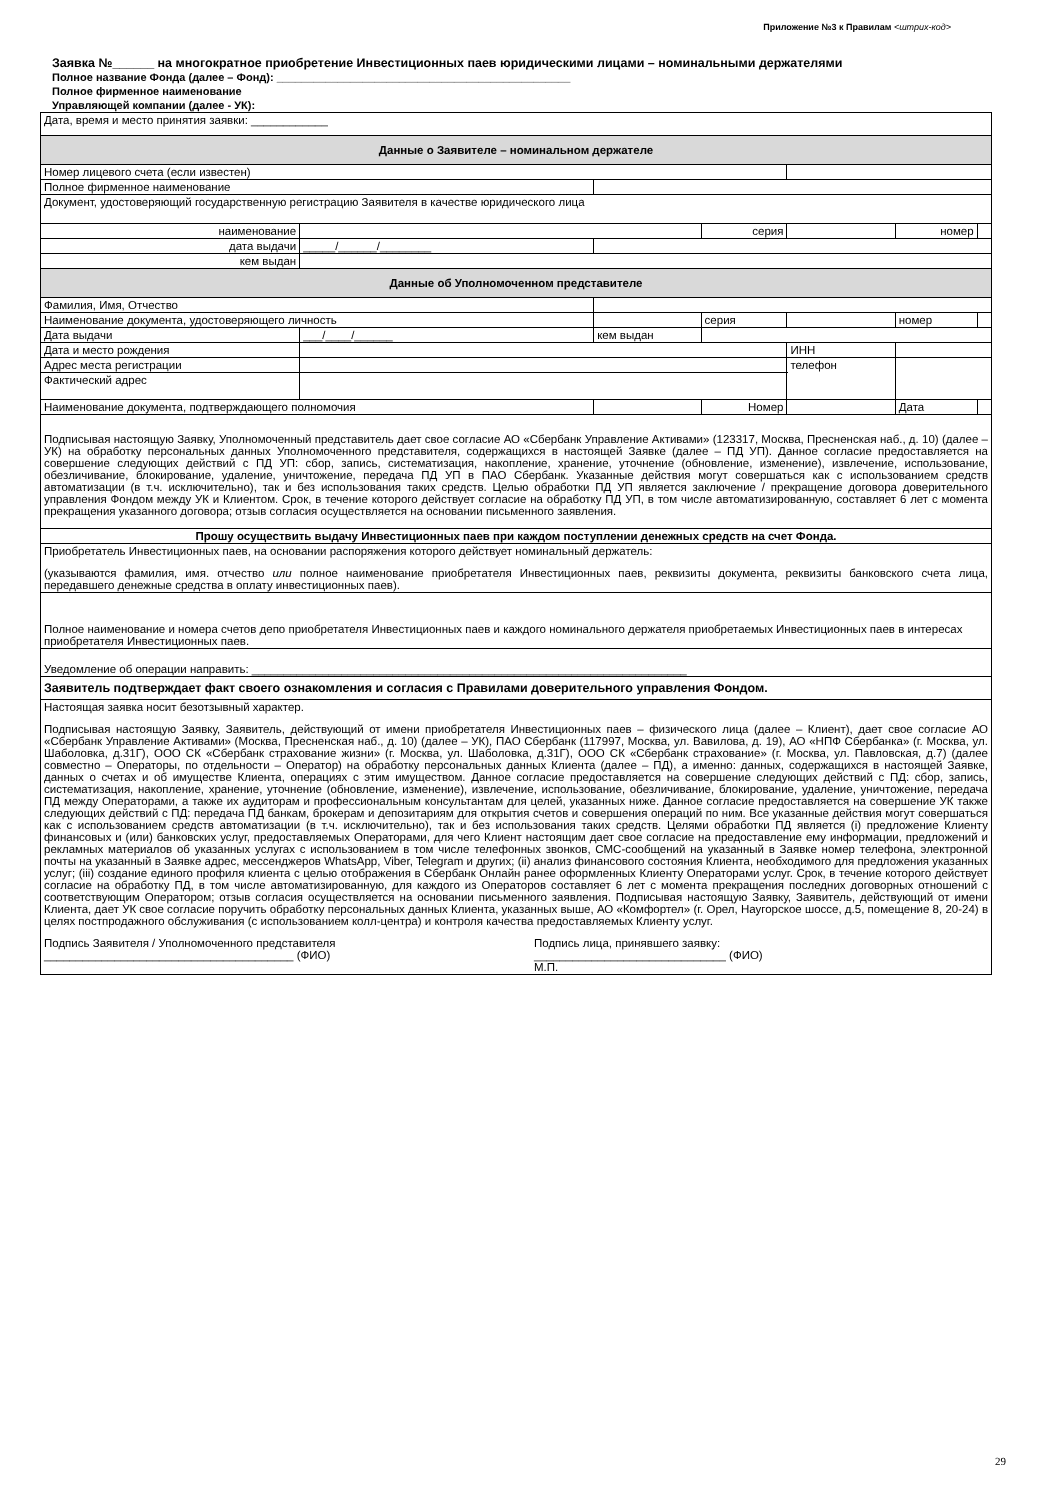Приложение №3 к Правилам <штрих-код>
Заявка №______ на многократное приобретение Инвестиционных паев юридическими лицами – номинальными держателями
Полное название Фонда (далее – Фонд): ________________________________________________
Полное фирменное наименование
Управляющей компании (далее - УК):
| Дата, время и место принятия заявки: ____________ | | | | | | | |
| Данные о Заявителе – номинальном держателе | | | | | | | |
| Номер лицевого счета (если известен) | | | | | | | |
| Полное фирменное наименование | | | | | | | |
| Документ, удостоверяющий государственную регистрацию Заявителя в качестве юридического лица | | | | | | | |
| наименование | | | серия | | | номер | |
| дата выдачи | _____/______/________ | | | | | | |
| кем выдан | | | | | | | |
| Данные об Уполномоченном представителе | | | | | | | |
| Фамилия, Имя, Отчество | | | | | | | |
| Наименование документа, удостоверяющего личность | | | серия | | | номер | |
| Дата выдачи | ___/____/______ | кем выдан | | | | | |
| Дата и место рождения | | | | | ИНН | | |
| Адрес места регистрации | | | | | телефон | | |
| Фактический адрес | | | | | | | |
| Наименование документа, подтверждающего полномочия | | | Номер | | | Дата | |
| Подписывая настоящую Заявку, Уполномоченный представитель дает свое согласие АО «Сбербанк Управление Активами» (123317, Москва, Пресненская наб., д. 10) (далее – УК) на обработку персональных данных Уполномоченного представителя, содержащихся в настоящей Заявке (далее – ПД УП). Данное согласие предоставляется на совершение следующих действий с ПД УП: сбор, запись, систематизация, накопление, хранение, уточнение (обновление, изменение), извлечение, использование, обезличивание, блокирование, удаление, уничтожение, передача ПД УП в ПАО Сбербанк. Указанные действия могут совершаться как с использованием средств автоматизации (в т.ч. исключительно), так и без использования таких средств. Целью обработки ПД УП является заключение / прекращение договора доверительного управления Фондом между УК и Клиентом. Срок, в течение которого действует согласие на обработку ПД УП, в том числе автоматизированную, составляет 6 лет с момента прекращения указанного договора; отзыв согласия осуществляется на основании письменного заявления. | | | | | | | |
| Прошу осуществить выдачу Инвестиционных паев при каждом поступлении денежных средств на счет Фонда. | | | | | | | |
| Приобретатель Инвестиционных паев, на основании распоряжения которого действует номинальный держатель: (указываются фамилия, имя. отчество или полное наименование приобретателя Инвестиционных паев, реквизиты документа, реквизиты банковского счета лица, передавшего денежные средства в оплату инвестиционных паев). | | | | | | | |
| Полное наименование и номера счетов депо приобретателя Инвестиционных паев и каждого номинального держателя приобретаемых Инвестиционных паев в интересах приобретателя Инвестиционных паев. | | | | | | | |
| Уведомление об операции направить: ____________________________________________________________________ | | | | | | | |
| Заявитель подтверждает факт своего ознакомления и согласия с Правилами доверительного управления Фондом. | | | | | | | |
| Настоящая заявка носит безотзывный характер. Подписывая настоящую Заявку, Заявитель, действующий от имени приобретателя Инвестиционных паев – физического лица (далее – Клиент), дает свое согласие АО «Сбербанк Управление Активами» (Москва, Пресненская наб., д. 10) (далее – УК), ПАО Сбербанк (117997, Москва, ул. Вавилова, д. 19), АО «НПФ Сбербанка» (г. Москва, ул. Шаболовка, д.31Г), ООО СК «Сбербанк страхование жизни» (г. Москва, ул. Шаболовка, д.31Г), ООО СК «Сбербанк страхование» (г. Москва, ул. Павловская, д.7) (далее совместно – Операторы, по отдельности – Оператор) на обработку персональных данных Клиента (далее – ПД), а именно: данных, содержащихся в настоящей Заявке, данных о счетах и об имуществе Клиента, операциях с этим имуществом. Данное согласие предоставляется на совершение следующих действий с ПД: сбор, запись, систематизация, накопление, хранение, уточнение (обновление, изменение), извлечение, использование, обезличивание, блокирование, удаление, уничтожение, передача ПД между Операторами, а также их аудиторам и профессиональным консультантам для целей, указанных ниже. Данное согласие предоставляется на совершение УК также следующих действий с ПД: передача ПД банкам, брокерам и депозитариям для открытия счетов и совершения операций по ним. Все указанные действия могут совершаться как с использованием средств автоматизации (в т.ч. исключительно), так и без использования таких средств. Целями обработки ПД является (i) предложение Клиенту финансовых и (или) банковских услуг, предоставляемых Операторами, для чего Клиент настоящим дает свое согласие на предоставление ему информации, предложений и рекламных материалов об указанных услугах с использованием в том числе телефонных звонков, СМС-сообщений на указанный в Заявке номер телефона, электронной почты на указанный в Заявке адрес, мессенджеров WhatsApp, Viber, Telegram и других; (ii) анализ финансового состояния Клиента, необходимого для предложения указанных услуг; (iii) создание единого профиля клиента с целью отображения в Сбербанк Онлайн ранее оформленных Клиенту Операторами услуг. Срок, в течение которого действует согласие на обработку ПД, в том числе автоматизированную, для каждого из Операторов составляет 6 лет с момента прекращения последних договорных отношений с соответствующим Оператором; отзыв согласия осуществляется на основании письменного заявления. Подписывая настоящую Заявку, Заявитель, действующий от имени Клиента, дает УК свое согласие поручить обработку персональных данных Клиента, указанных выше, АО «Комфортел» (г. Орел, Наугорское шоссе, д.5, помещение 8, 20-24) в целях постпродажного обслуживания (с использованием колл-центра) и контроля качества предоставляемых Клиенту услуг. Подпись Заявителя / Уполномоченного представителя _______________________________________ (ФИО) Подпись лица, принявшего заявку: ______________________________ (ФИО) М.П. | | | | | | | |
29